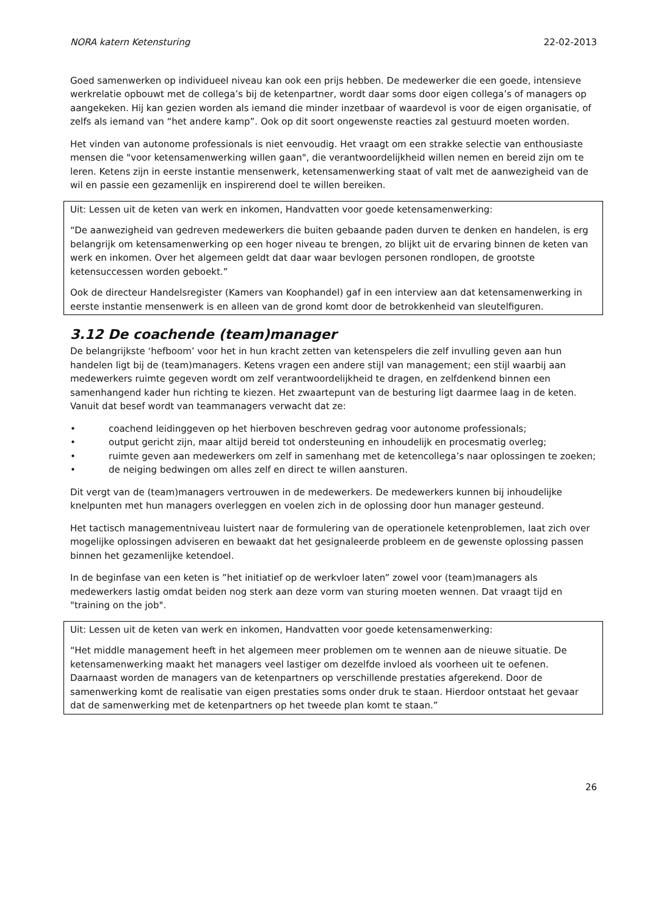NORA katern Ketensturing 22-02-2013
Goed samenwerken op individueel niveau kan ook een prijs hebben. De medewerker die een goede, intensieve werkrelatie opbouwt met de collega’s bij de ketenpartner, wordt daar soms door eigen collega’s of managers op aangekeken. Hij kan gezien worden als iemand die minder inzetbaar of waardevol is voor de eigen organisatie, of zelfs als iemand van “het andere kamp”. Ook op dit soort ongewenste reacties zal gestuurd moeten worden.
Het vinden van autonome professionals is niet eenvoudig. Het vraagt om een strakke selectie van enthousiaste mensen die "voor ketensamenwerking willen gaan", die verantwoordelijkheid willen nemen en bereid zijn om te leren. Ketens zijn in eerste instantie mensenwerk, ketensamenwerking staat of valt met de aanwezigheid van de wil en passie een gezamenlijk en inspirerend doel te willen bereiken.
Uit: Lessen uit de keten van werk en inkomen, Handvatten voor goede ketensamenwerking:
“De aanwezigheid van gedreven medewerkers die buiten gebaande paden durven te denken en handelen, is erg belangrijk om ketensamenwerking op een hoger niveau te brengen, zo blijkt uit de ervaring binnen de keten van werk en inkomen. Over het algemeen geldt dat daar waar bevlogen personen rondlopen, de grootste ketensuccessen worden geboekt.”
Ook de directeur Handelsregister (Kamers van Koophandel) gaf in een interview aan dat ketensamenwerking in eerste instantie mensenwerk is en alleen van de grond komt door de betrokkenheid van sleutelfiguren.
3.12 De coachende (team)manager
De belangrijkste ‘hefboom’ voor het in hun kracht zetten van ketenspelers die zelf invulling geven aan hun handelen ligt bij de (team)managers. Ketens vragen een andere stijl van management; een stijl waarbij aan medewerkers ruimte gegeven wordt om zelf verantwoordelijkheid te dragen, en zelfdenkend binnen een samenhangend kader hun richting te kiezen. Het zwaartepunt van de besturing ligt daarmee laag in de keten. Vanuit dat besef wordt van teammanagers verwacht dat ze:
• coachend leidinggeven op het hierboven beschreven gedrag voor autonome professionals;
• output gericht zijn, maar altijd bereid tot ondersteuning en inhoudelijk en procesmatig overleg;
• ruimte geven aan medewerkers om zelf in samenhang met de ketencollega’s naar oplossingen te zoeken;
• de neiging bedwingen om alles zelf en direct te willen aansturen.
Dit vergt van de (team)managers vertrouwen in de medewerkers. De medewerkers kunnen bij inhoudelijke knelpunten met hun managers overleggen en voelen zich in de oplossing door hun manager gesteund.
Het tactisch managementniveau luistert naar de formulering van de operationele ketenproblemen, laat zich over mogelijke oplossingen adviseren en bewaakt dat het gesignaleerde probleem en de gewenste oplossing passen binnen het gezamenlijke ketendoel.
In de beginfase van een keten is ”het initiatief op de werkvloer laten” zowel voor (team)managers als medewerkers lastig omdat beiden nog sterk aan deze vorm van sturing moeten wennen. Dat vraagt tijd en "training on the job".
Uit: Lessen uit de keten van werk en inkomen, Handvatten voor goede ketensamenwerking:
“Het middle management heeft in het algemeen meer problemen om te wennen aan de nieuwe situatie. De ketensamenwerking maakt het managers veel lastiger om dezelfde invloed als voorheen uit te oefenen. Daarnaast worden de managers van de ketenpartners op verschillende prestaties afgerekend. Door de samenwerking komt de realisatie van eigen prestaties soms onder druk te staan. Hierdoor ontstaat het gevaar dat de samenwerking met de ketenpartners op het tweede plan komt te staan.”
26